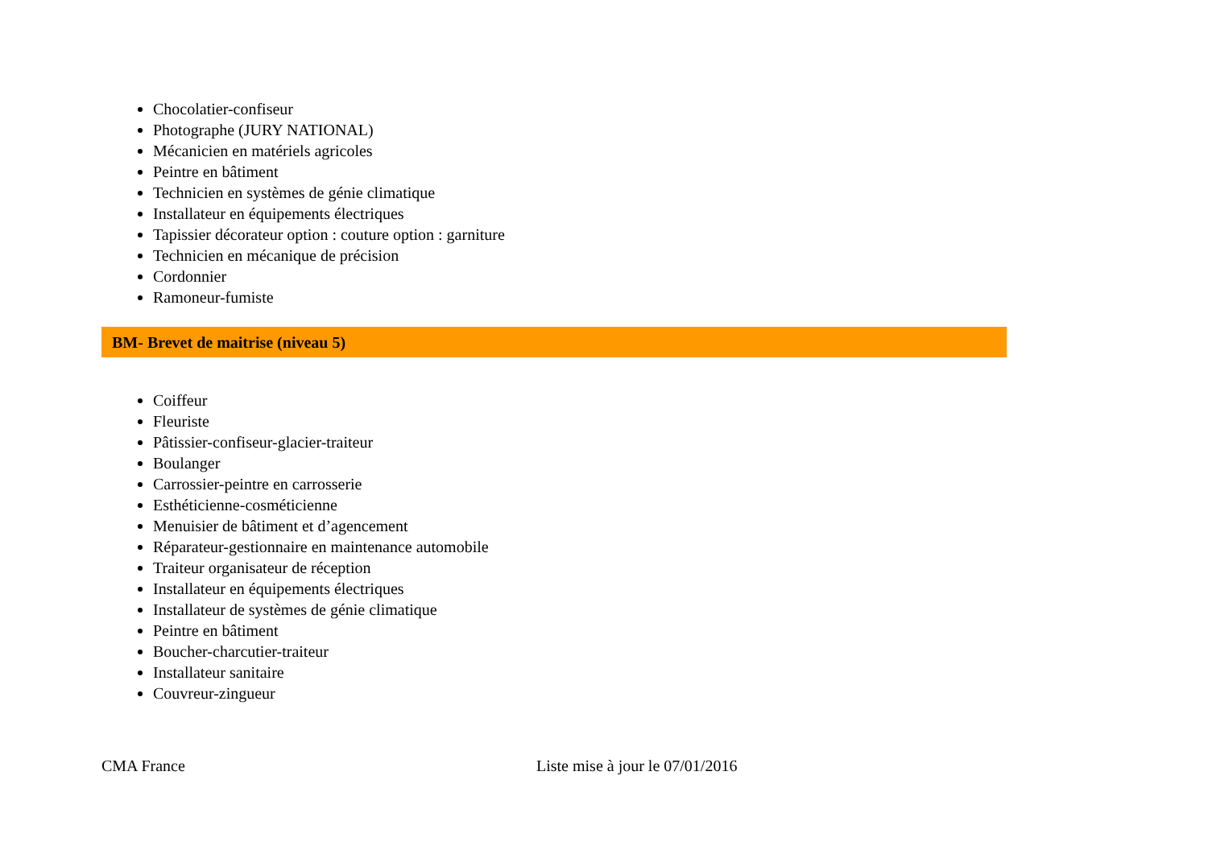Chocolatier-confiseur
Photographe (JURY NATIONAL)
Mécanicien en matériels agricoles
Peintre en bâtiment
Technicien en systèmes de génie climatique
Installateur en équipements électriques
Tapissier décorateur option : couture option : garniture
Technicien en mécanique de précision
Cordonnier
Ramoneur-fumiste
BM- Brevet de maitrise (niveau 5)
Coiffeur
Fleuriste
Pâtissier-confiseur-glacier-traiteur
Boulanger
Carrossier-peintre en carrosserie
Esthéticienne-cosméticienne
Menuisier de bâtiment et d’agencement
Réparateur-gestionnaire en maintenance automobile
Traiteur organisateur de réception
Installateur en équipements électriques
Installateur de systèmes de génie climatique
Peintre en bâtiment
Boucher-charcutier-traiteur
Installateur sanitaire
Couvreur-zingueur
CMA France Liste mise à jour le 07/01/2016